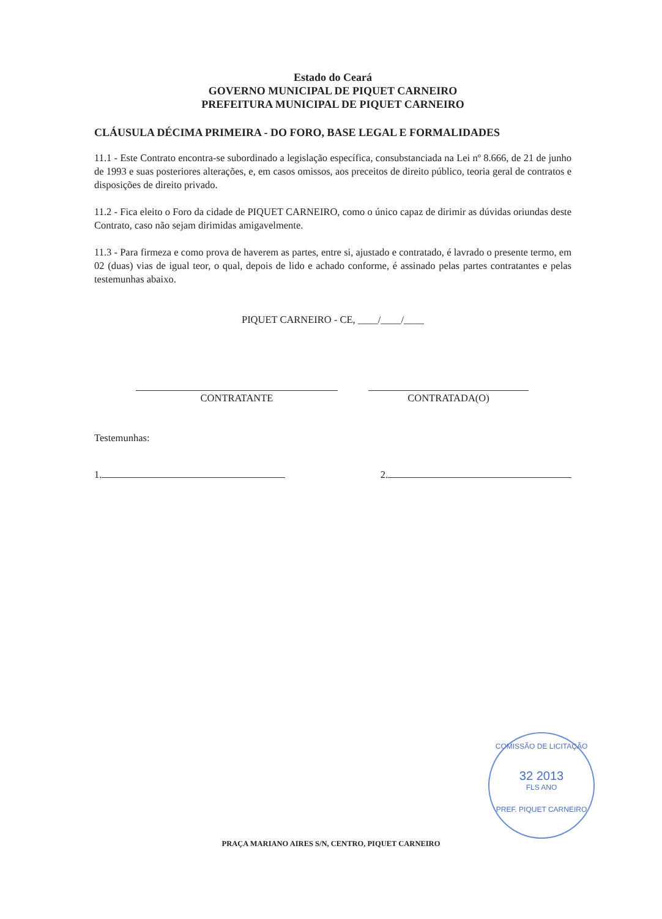Estado do Ceará
GOVERNO MUNICIPAL DE PIQUET CARNEIRO
PREFEITURA MUNICIPAL DE PIQUET CARNEIRO
CLÁUSULA DÉCIMA PRIMEIRA - DO FORO, BASE LEGAL E FORMALIDADES
11.1 - Este Contrato encontra-se subordinado a legislação específica, consubstanciada na Lei nº 8.666, de 21 de junho de 1993 e suas posteriores alterações, e, em casos omissos, aos preceitos de direito público, teoria geral de contratos e disposições de direito privado.
11.2 - Fica eleito o Foro da cidade de PIQUET CARNEIRO, como o único capaz de dirimir as dúvidas oriundas deste Contrato, caso não sejam dirimidas amigavelmente.
11.3 - Para firmeza e como prova de haverem as partes, entre si, ajustado e contratado, é lavrado o presente termo, em 02 (duas) vias de igual teor, o qual, depois de lido e achado conforme, é assinado pelas partes contratantes e pelas testemunhas abaixo.
PIQUET CARNEIRO - CE, ____/____/____
CONTRATANTE CONTRATADA(O)
Testemunhas:
1. 2.
COMISSÃO DE LICITAÇÃO
32 2013
FLS ANO
PREF. PIQUET CARNEIRO
PRAÇA MARIANO AIRES S/N, CENTRO, PIQUET CARNEIRO